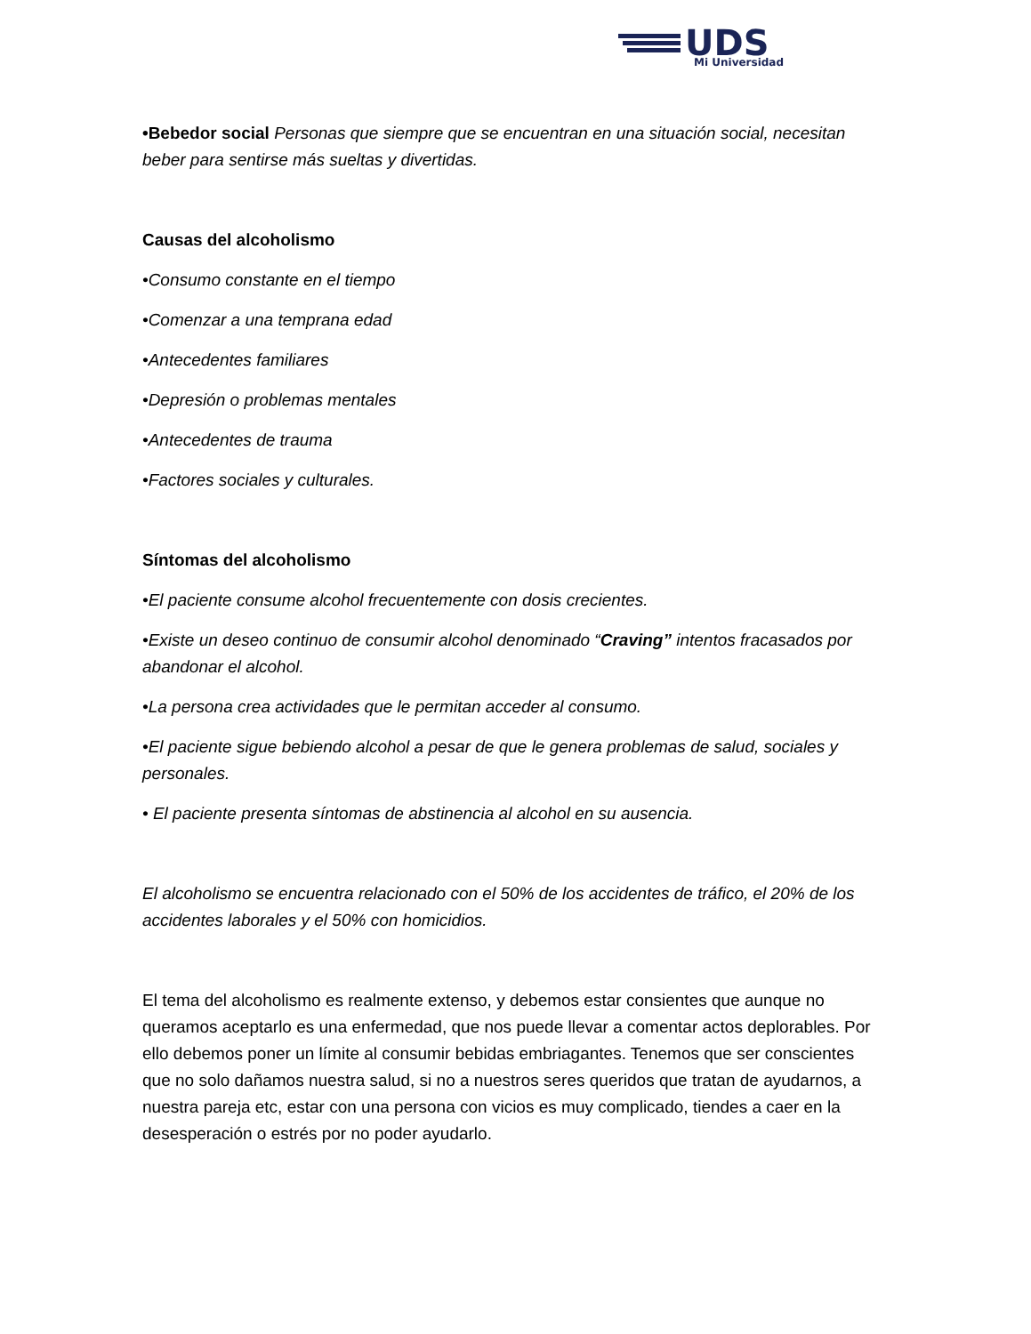UDS
Mi Universidad
•Bebedor social Personas que siempre que se encuentran en una situación social, necesitan beber para sentirse más sueltas y divertidas.
Causas del alcoholismo
•Consumo constante en el tiempo
•Comenzar a una temprana edad
•Antecedentes familiares
•Depresión o problemas mentales
•Antecedentes de trauma
•Factores sociales y culturales.
Síntomas del alcoholismo
•El paciente consume alcohol frecuentemente con dosis crecientes.
•Existe un deseo continuo de consumir alcohol denominado “Craving” intentos fracasados por abandonar el alcohol.
•La persona crea actividades que le permitan acceder al consumo.
•El paciente sigue bebiendo alcohol a pesar de que le genera problemas de salud, sociales y personales.
• El paciente presenta síntomas de abstinencia al alcohol en su ausencia.
El alcoholismo se encuentra relacionado con el 50% de los accidentes de tráfico, el 20% de los accidentes laborales y el 50% con homicidios.
El tema del alcoholismo es realmente extenso, y debemos estar consientes que aunque no queramos aceptarlo es una enfermedad, que nos puede llevar a comentar actos deplorables. Por ello debemos poner un límite al consumir bebidas embriagantes. Tenemos que ser conscientes que no solo dañamos nuestra salud, si no a nuestros seres queridos que tratan de ayudarnos, a nuestra pareja etc, estar con una persona con vicios es muy complicado, tiendes a caer en la desesperación o estrés por no poder ayudarlo.